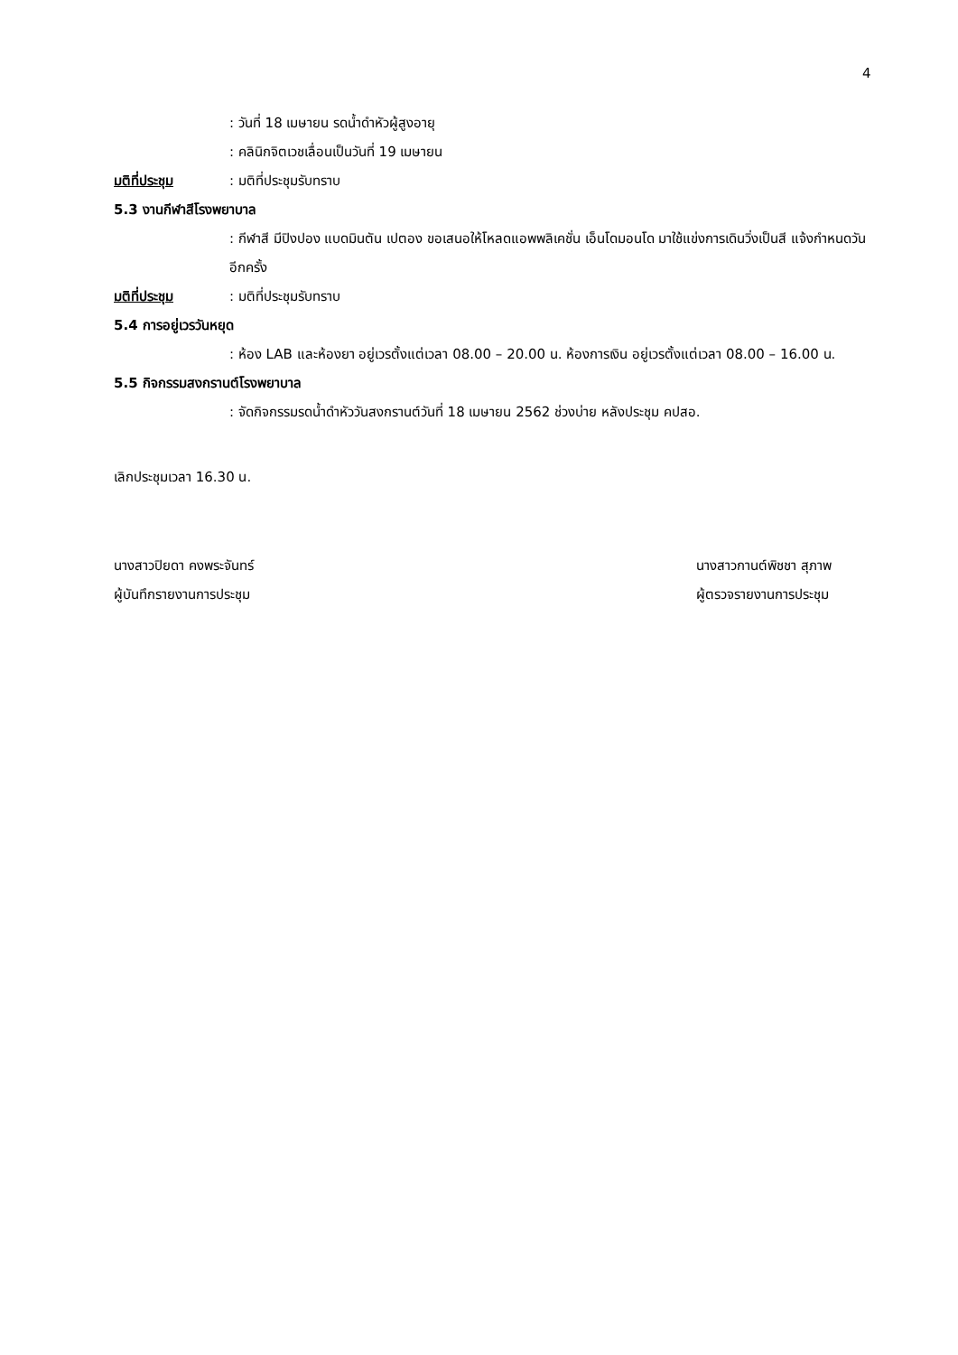4
: วันที่ 18 เมษายน รดน้ำดำหัวผู้สูงอายุ
: คลินิกจิตเวชเลื่อนเป็นวันที่ 19 เมษายน
มติที่ประชุม: มติที่ประชุมรับทราบ
5.3 งานกีฬาสีโรงพยาบาล
: กีฬาสี มีปิงปอง แบดมินตัน เปตอง ขอเสนอให้โหลดแอพพลิเคชั่น เอ็นโดมอนโด มาใช้แข่งการเดินวิ่งเป็นสี แจ้งกำหนดวันอีกครั้ง
มติที่ประชุม: มติที่ประชุมรับทราบ
5.4 การอยู่เวรวันหยุด
: ห้อง LAB และห้องยา อยู่เวรตั้งแต่เวลา 08.00 – 20.00 น. ห้องการเงิน อยู่เวรตั้งแต่เวลา 08.00 – 16.00 น.
5.5 กิจกรรมสงกรานต์โรงพยาบาล
: จัดกิจกรรมรดน้ำดำหัววันสงกรานต์วันที่ 18 เมษายน 2562 ช่วงบ่าย หลังประชุม คปสอ.
เลิกประชุมเวลา 16.30 น.
นางสาวปิยดา คงพระจันทร์
ผู้บันทึกรายงานการประชุม
นางสาวกานต์พิชชา สุภาพ
ผู้ตรวจรายงานการประชุม